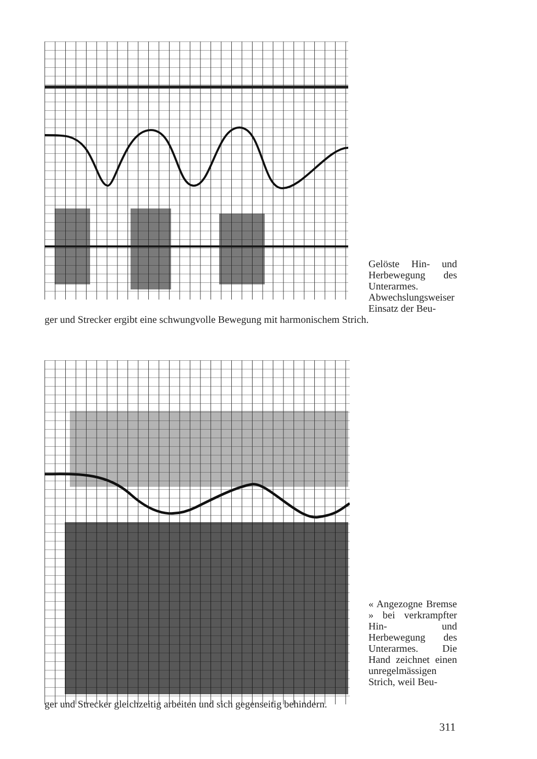Gelöste Hin- und Herbewegung des Unterarmes. Abwechslungsweiser Einsatz der Beu-
ger und Strecker ergibt eine schwungvolle Bewegung mit harmonischem Strich.
« Angezogne Bremse » bei verkrampfter Hin- und Herbewegung des Unterarmes. Die Hand zeichnet einen unregelmässigen Strich, weil Beu-
ger und Strecker gleichzeitig arbeiten und sich gegenseitig behindern.
311